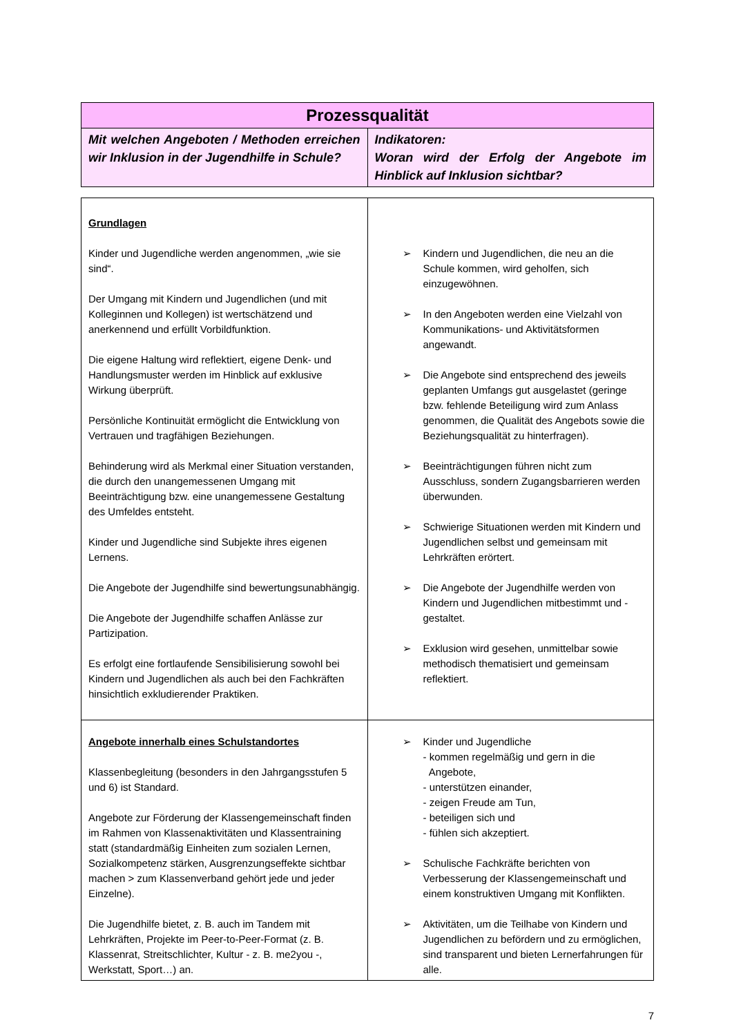| Prozessqualität | |
| --- | --- |
| Mit welchen Angeboten / Methoden erreichen wir Inklusion in der Jugendhilfe in Schule? | Indikatoren: Woran wird der Erfolg der Angebote im Hinblick auf Inklusion sichtbar? |
| Grundlagen Kinder und Jugendliche werden angenommen, „wie sie sind“. Der Umgang mit Kindern und Jugendlichen (und mit Kolleginnen und Kollegen) ist wertschätzend und anerkennend und erfüllt Vorbildfunktion. Die eigene Haltung wird reflektiert, eigene Denk- und Handlungsmuster werden im Hinblick auf exklusive Wirkung überprüft. Persönliche Kontinuität ermöglicht die Entwicklung von Vertrauen und tragfähigen Beziehungen. Behinderung wird als Merkmal einer Situation verstanden, die durch den unangemessenen Umgang mit Beeinträchtigung bzw. eine unangemessene Gestaltung des Umfeldes entsteht. Kinder und Jugendliche sind Subjekte ihres eigenen Lernens. Die Angebote der Jugendhilfe sind bewertungsunabhängig. Die Angebote der Jugendhilfe schaffen Anlässe zur Partizipation. Es erfolgt eine fortlaufende Sensibilisierung sowohl bei Kindern und Jugendlichen als auch bei den Fachkräften hinsichtlich exkludierender Praktiken. | ➢ Kindern und Jugendlichen, die neu an die Schule kommen, wird geholfen, sich einzugewöhnen. ➢ In den Angeboten werden eine Vielzahl von Kommunikations- und Aktivitätsformen angewandt. ➢ Die Angebote sind entsprechend des jeweils geplanten Umfangs gut ausgelastet (geringe bzw. fehlende Beteiligung wird zum Anlass genommen, die Qualität des Angebots sowie die Beziehungsqualität zu hinterfragen). ➢ Beeinträchtigungen führen nicht zum Ausschluss, sondern Zugangsbarrieren werden überwunden. ➢ Schwierige Situationen werden mit Kindern und Jugendlichen selbst und gemeinsam mit Lehrkräften erörtert. ➢ Die Angebote der Jugendhilfe werden von Kindern und Jugendlichen mitbestimmt und -gestaltet. ➢ Exklusion wird gesehen, unmittelbar sowie methodisch thematisiert und gemeinsam reflektiert. |
| Angebote innerhalb eines Schulstandortes Klassenbegleitung (besonders in den Jahrgangsstufen 5 und 6) ist Standard. Angebote zur Förderung der Klassengemeinschaft finden im Rahmen von Klassenaktivitäten und Klassentraining statt (standardmäßig Einheiten zum sozialen Lernen, Sozialkompetenz stärken, Ausgrenzungseffekte sichtbar machen > zum Klassenverband gehört jede und jeder Einzelne). Die Jugendhilfe bietet, z. B. auch im Tandem mit Lehrkräften, Projekte im Peer-to-Peer-Format (z. B. Klassenrat, Streitschlichter, Kultur - z. B. me2you -, Werkstatt, Sport…) an. | ➢ Kinder und Jugendliche - kommen regelmäßig und gern in die Angebote, - unterstützen einander, - zeigen Freude am Tun, - beteiligen sich und - fühlen sich akzeptiert. ➢ Schulische Fachkräfte berichten von Verbesserung der Klassengemeinschaft und einem konstruktiven Umgang mit Konflikten. ➢ Aktivitäten, um die Teilhabe von Kindern und Jugendlichen zu befördern und zu ermöglichen, sind transparent und bieten Lernerfahrungen für alle. |
7